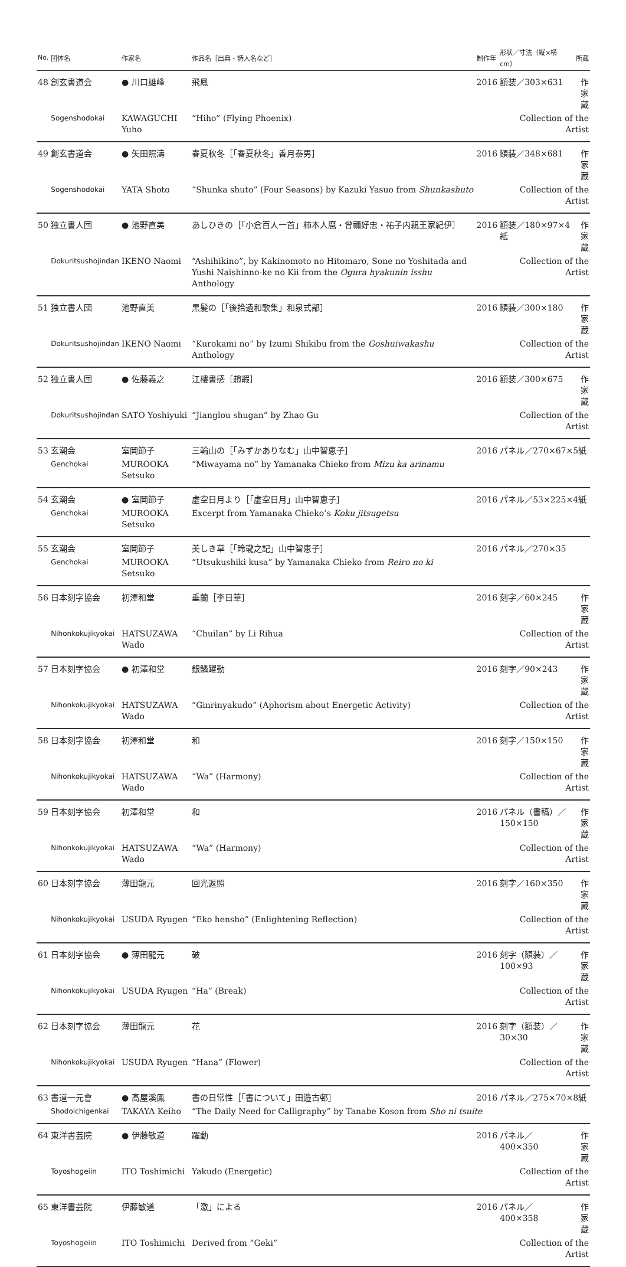| No. | 団体名 | 作家名 | 作品名［出典・詩人名など］ | 制作年 | 形状／寸法（縦×横cm） | 所蔵 |
| --- | --- | --- | --- | --- | --- | --- |
| 48 | 創玄書道会 | ● 川口雄峰 | 飛鳳 | 2016 | 額装／303×631 | 作家蔵 |
| | Sogenshodokai | KAWAGUCHI Yuho | “Hiho” (Flying Phoenix) | | Collection of the Artist | |
| 49 | 創玄書道会 | ● 矢田照濤 | 春夏秋冬［「春夏秋冬」香月泰男］ | 2016 | 額装／348×681 | 作家蔵 |
| | Sogenshodokai | YATA Shoto | “Shunka shuto” (Four Seasons) by Kazuki Yasuo from Shunkashuto | | Collection of the Artist | |
| 50 | 独立書人団 | ● 池野直美 | あしひきの［「小倉百人一首」柿本人麿・曾禰好忠・祐子内親王家紀伊］ | 2016 | 額装／180×97×4紙 | 作家蔵 |
| | Dokuritsushojindan | IKENO Naomi | “Ashihikino”, by Kakinomoto no Hitomaro, Sone no Yoshitada and Yushi Naishinno-ke no Kii from the Ogura hyakunin isshu Anthology | | Collection of the Artist | |
| 51 | 独立書人団 | 池野直美 | 黒髪の［「後拾遺和歌集」和泉式部］ | 2016 | 額装／300×180 | 作家蔵 |
| | Dokuritsushojindan | IKENO Naomi | “Kurokami no” by Izumi Shikibu from the Goshuiwakashu Anthology | | Collection of the Artist | |
| 52 | 独立書人団 | ● 佐藤義之 | 江樓書感［趙嘏］ | 2016 | 額装／300×675 | 作家蔵 |
| | Dokuritsushojindan | SATO Yoshiyuki | “Jianglou shugan” by Zhao Gu | | Collection of the Artist | |
| 53 | 玄潮会 | 室岡節子 | 三輪山の［「みずかありなむ」山中智恵子］ | 2016 | パネル／270×67×5紙 | |
| | Genchokai | MUROOKA Setsuko | “Miwayama no” by Yamanaka Chieko from Mizu ka arinamu | | | |
| 54 | 玄潮会 | ● 室岡節子 | 虚空日月より［「虚空日月」山中智恵子］ | 2016 | パネル／53×225×4紙 | |
| | Genchokai | MUROOKA Setsuko | Excerpt from Yamanaka Chieko’s Koku jitsugetsu | | | |
| 55 | 玄潮会 | 室岡節子 | 美しき草［「玲瓏之記」山中智恵子］ | 2016 | パネル／270×35 | |
| | Genchokai | MUROOKA Setsuko | “Utsukushiki kusa” by Yamanaka Chieko from Reiro no ki | | | |
| 56 | 日本刻字協会 | 初澤和堂 | 垂蘭［李日華］ | 2016 | 刻字／60×245 | 作家蔵 |
| | Nihonkokujikyokai | HATSUZAWA Wado | “Chuilan” by Li Rihua | | Collection of the Artist | |
| 57 | 日本刻字協会 | ● 初澤和堂 | 銀鱗躍動 | 2016 | 刻字／90×243 | 作家蔵 |
| | Nihonkokujikyokai | HATSUZAWA Wado | “Ginrinyakudo” (Aphorism about Energetic Activity) | | Collection of the Artist | |
| 58 | 日本刻字協会 | 初澤和堂 | 和 | 2016 | 刻字／150×150 | 作家蔵 |
| | Nihonkokujikyokai | HATSUZAWA Wado | “Wa” (Harmony) | | Collection of the Artist | |
| 59 | 日本刻字協会 | 初澤和堂 | 和 | 2016 | パネル（書稿）／150×150 | 作家蔵 |
| | Nihonkokujikyokai | HATSUZAWA Wado | “Wa” (Harmony) | | Collection of the Artist | |
| 60 | 日本刻字協会 | 薄田龍元 | 回光返照 | 2016 | 刻字／160×350 | 作家蔵 |
| | Nihonkokujikyokai | USUDA Ryugen | “Eko hensho” (Enlightening Reflection) | | Collection of the Artist | |
| 61 | 日本刻字協会 | ● 薄田龍元 | 破 | 2016 | 刻字（額装）／100×93 | 作家蔵 |
| | Nihonkokujikyokai | USUDA Ryugen | “Ha” (Break) | | Collection of the Artist | |
| 62 | 日本刻字協会 | 薄田龍元 | 花 | 2016 | 刻字（額装）／30×30 | 作家蔵 |
| | Nihonkokujikyokai | USUDA Ryugen | “Hana” (Flower) | | Collection of the Artist | |
| 63 | 書道一元會 | ● 髙屋溪鳳 | 書の日常性［「書について」田邉古邨］ | 2016 | パネル／275×70×8紙 | |
| | Shodoichigenkai | TAKAYA Keiho | “The Daily Need for Calligraphy” by Tanabe Koson from Sho ni tsuite | | | |
| 64 | 東洋書芸院 | ● 伊藤敏道 | 躍動 | 2016 | パネル／400×350 | 作家蔵 |
| | Toyoshogeiin | ITO Toshimichi | Yakudo (Energetic) | | Collection of the Artist | |
| 65 | 東洋書芸院 | 伊藤敏道 | 「激」による | 2016 | パネル／400×358 | 作家蔵 |
| | Toyoshogeiin | ITO Toshimichi | Derived from “Geki” | | Collection of the Artist | |